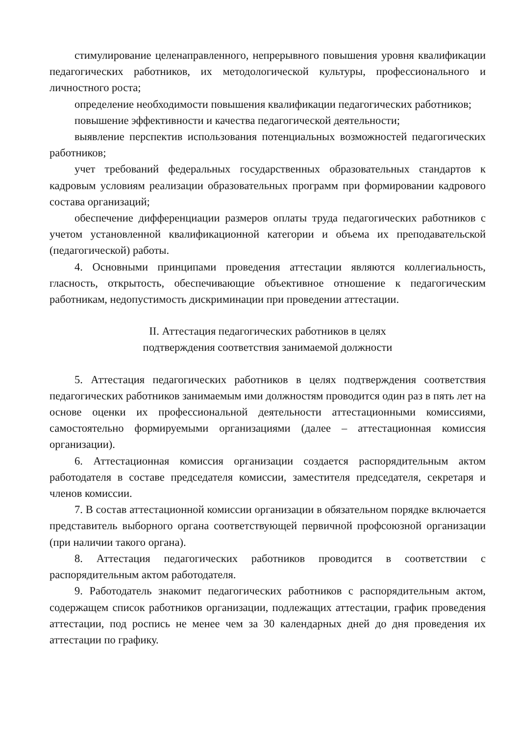стимулирование целенаправленного, непрерывного повышения уровня квалификации педагогических работников, их методологической культуры, профессионального и личностного роста;
определение необходимости повышения квалификации педагогических работников;
повышение эффективности и качества педагогической деятельности;
выявление перспектив использования потенциальных возможностей педагогических работников;
учет требований федеральных государственных образовательных стандартов к кадровым условиям реализации образовательных программ при формировании кадрового состава организаций;
обеспечение дифференциации размеров оплаты труда педагогических работников с учетом установленной квалификационной категории и объема их преподавательской (педагогической) работы.
4. Основными принципами проведения аттестации являются коллегиальность, гласность, открытость, обеспечивающие объективное отношение к педагогическим работникам, недопустимость дискриминации при проведении аттестации.
II. Аттестация педагогических работников в целях
подтверждения соответствия занимаемой должности
5. Аттестация педагогических работников в целях подтверждения соответствия педагогических работников занимаемым ими должностям проводится один раз в пять лет на основе оценки их профессиональной деятельности аттестационными комиссиями, самостоятельно формируемыми организациями (далее – аттестационная комиссия организации).
6. Аттестационная комиссия организации создается распорядительным актом работодателя в составе председателя комиссии, заместителя председателя, секретаря и членов комиссии.
7. В состав аттестационной комиссии организации в обязательном порядке включается представитель выборного органа соответствующей первичной профсоюзной организации (при наличии такого органа).
8. Аттестация педагогических работников проводится в соответствии с распорядительным актом работодателя.
9. Работодатель знакомит педагогических работников с распорядительным актом, содержащем список работников организации, подлежащих аттестации, график проведения аттестации, под роспись не менее чем за 30 календарных дней до дня проведения их аттестации по графику.